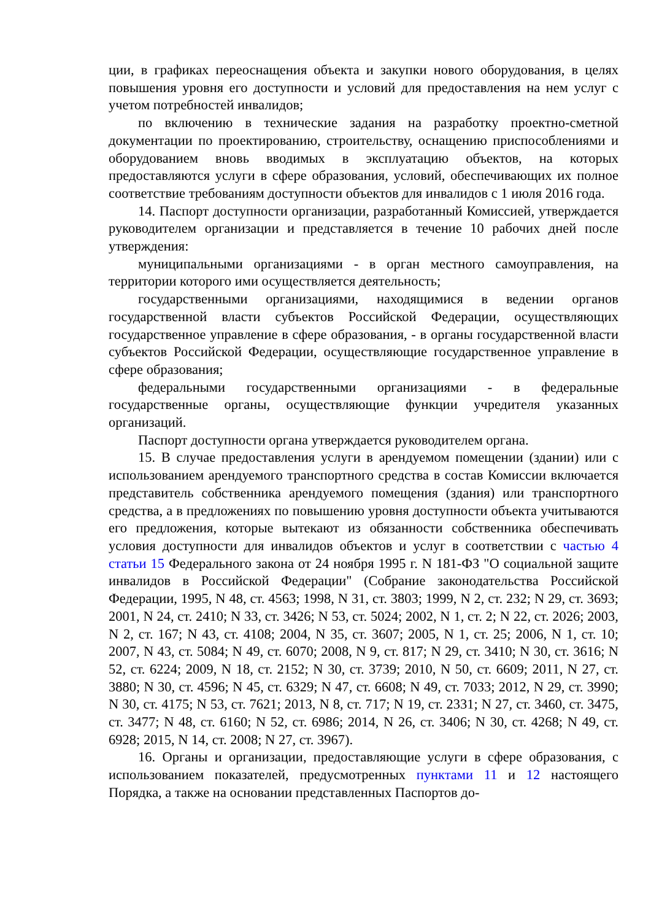ции, в графиках переоснащения объекта и закупки нового оборудования, в целях повышения уровня его доступности и условий для предоставления на нем услуг с учетом потребностей инвалидов;
по включению в технические задания на разработку проектно-сметной документации по проектированию, строительству, оснащению приспособлениями и оборудованием вновь вводимых в эксплуатацию объектов, на которых предоставляются услуги в сфере образования, условий, обеспечивающих их полное соответствие требованиям доступности объектов для инвалидов с 1 июля 2016 года.
14. Паспорт доступности организации, разработанный Комиссией, утверждается руководителем организации и представляется в течение 10 рабочих дней после утверждения:
муниципальными организациями - в орган местного самоуправления, на территории которого ими осуществляется деятельность;
государственными организациями, находящимися в ведении органов государственной власти субъектов Российской Федерации, осуществляющих государственное управление в сфере образования, - в органы государственной власти субъектов Российской Федерации, осуществляющие государственное управление в сфере образования;
федеральными государственными организациями - в федеральные государственные органы, осуществляющие функции учредителя указанных организаций.
Паспорт доступности органа утверждается руководителем органа.
15. В случае предоставления услуги в арендуемом помещении (здании) или с использованием арендуемого транспортного средства в состав Комиссии включается представитель собственника арендуемого помещения (здания) или транспортного средства, а в предложениях по повышению уровня доступности объекта учитываются его предложения, которые вытекают из обязанности собственника обеспечивать условия доступности для инвалидов объектов и услуг в соответствии с частью 4 статьи 15 Федерального закона от 24 ноября 1995 г. N 181-ФЗ "О социальной защите инвалидов в Российской Федерации" (Собрание законодательства Российской Федерации, 1995, N 48, ст. 4563; 1998, N 31, ст. 3803; 1999, N 2, ст. 232; N 29, ст. 3693; 2001, N 24, ст. 2410; N 33, ст. 3426; N 53, ст. 5024; 2002, N 1, ст. 2; N 22, ст. 2026; 2003, N 2, ст. 167; N 43, ст. 4108; 2004, N 35, ст. 3607; 2005, N 1, ст. 25; 2006, N 1, ст. 10; 2007, N 43, ст. 5084; N 49, ст. 6070; 2008, N 9, ст. 817; N 29, ст. 3410; N 30, ст. 3616; N 52, ст. 6224; 2009, N 18, ст. 2152; N 30, ст. 3739; 2010, N 50, ст. 6609; 2011, N 27, ст. 3880; N 30, ст. 4596; N 45, ст. 6329; N 47, ст. 6608; N 49, ст. 7033; 2012, N 29, ст. 3990; N 30, ст. 4175; N 53, ст. 7621; 2013, N 8, ст. 717; N 19, ст. 2331; N 27, ст. 3460, ст. 3475, ст. 3477; N 48, ст. 6160; N 52, ст. 6986; 2014, N 26, ст. 3406; N 30, ст. 4268; N 49, ст. 6928; 2015, N 14, ст. 2008; N 27, ст. 3967).
16. Органы и организации, предоставляющие услуги в сфере образования, с использованием показателей, предусмотренных пунктами 11 и 12 настоящего Порядка, а также на основании представленных Паспортов до-